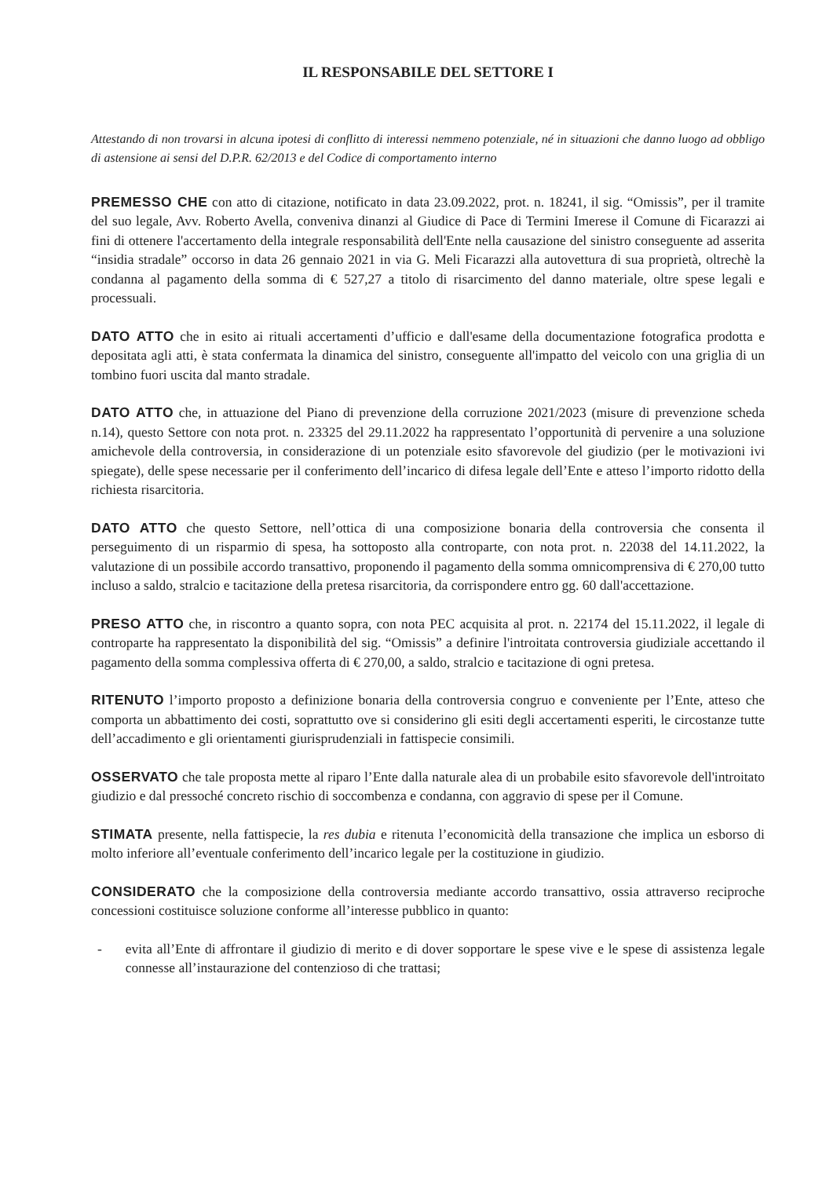IL RESPONSABILE DEL SETTORE I
Attestando di non trovarsi in alcuna ipotesi di conflitto di interessi nemmeno potenziale, né in situazioni che danno luogo ad obbligo di astensione ai sensi del D.P.R. 62/2013 e del Codice di comportamento interno
PREMESSO CHE con atto di citazione, notificato in data 23.09.2022, prot. n. 18241, il sig. “Omissis”, per il tramite del suo legale, Avv. Roberto Avella, conveniva dinanzi al Giudice di Pace di Termini Imerese il Comune di Ficarazzi ai fini di ottenere l'accertamento della integrale responsabilità dell'Ente nella causazione del sinistro conseguente ad asserita “insidia stradale” occorso in data 26 gennaio 2021 in via G. Meli Ficarazzi alla autovettura di sua proprietà, oltrechè la condanna al pagamento della somma di € 527,27 a titolo di risarcimento del danno materiale, oltre spese legali e processuali.
DATO ATTO che in esito ai rituali accertamenti d’ufficio e dall'esame della documentazione fotografica prodotta e depositata agli atti, è stata confermata la dinamica del sinistro, conseguente all'impatto del veicolo con una griglia di un tombino fuori uscita dal manto stradale.
DATO ATTO che, in attuazione del Piano di prevenzione della corruzione 2021/2023 (misure di prevenzione scheda n.14), questo Settore con nota prot. n. 23325 del 29.11.2022 ha rappresentato l’opportunità di pervenire a una soluzione amichevole della controversia, in considerazione di un potenziale esito sfavorevole del giudizio (per le motivazioni ivi spiegate), delle spese necessarie per il conferimento dell’incarico di difesa legale dell’Ente e atteso l’importo ridotto della richiesta risarcitoria.
DATO ATTO che questo Settore, nell’ottica di una composizione bonaria della controversia che consenta il perseguimento di un risparmio di spesa, ha sottoposto alla controparte, con nota prot. n. 22038 del 14.11.2022, la valutazione di un possibile accordo transattivo, proponendo il pagamento della somma omnicomprensiva di € 270,00 tutto incluso a saldo, stralcio e tacitazione della pretesa risarcitoria, da corrispondere entro gg. 60 dall'accettazione.
PRESO ATTO che, in riscontro a quanto sopra, con nota PEC acquisita al prot. n. 22174 del 15.11.2022, il legale di controparte ha rappresentato la disponibilità del sig. “Omissis” a definire l'introitata controversia giudiziale accettando il pagamento della somma complessiva offerta di € 270,00, a saldo, stralcio e tacitazione di ogni pretesa.
RITENUTO l’importo proposto a definizione bonaria della controversia congruo e conveniente per l’Ente, atteso che comporta un abbattimento dei costi, soprattutto ove si considerino gli esiti degli accertamenti esperiti, le circostanze tutte dell’accadimento e gli orientamenti giurisprudenziali in fattispecie consimili.
OSSERVATO che tale proposta mette al riparo l’Ente dalla naturale alea di un probabile esito sfavorevole dell'introitato giudizio e dal pressoché concreto rischio di soccombenza e condanna, con aggravio di spese per il Comune.
STIMATA presente, nella fattispecie, la res dubia e ritenuta l’economicità della transazione che implica un esborso di molto inferiore all’eventuale conferimento dell’incarico legale per la costituzione in giudizio.
CONSIDERATO che la composizione della controversia mediante accordo transattivo, ossia attraverso reciproche concessioni costituisce soluzione conforme all’interesse pubblico in quanto:
- evita all’Ente di affrontare il giudizio di merito e di dover sopportare le spese vive e le spese di assistenza legale connesse all’instaurazione del contenzioso di che trattasi;